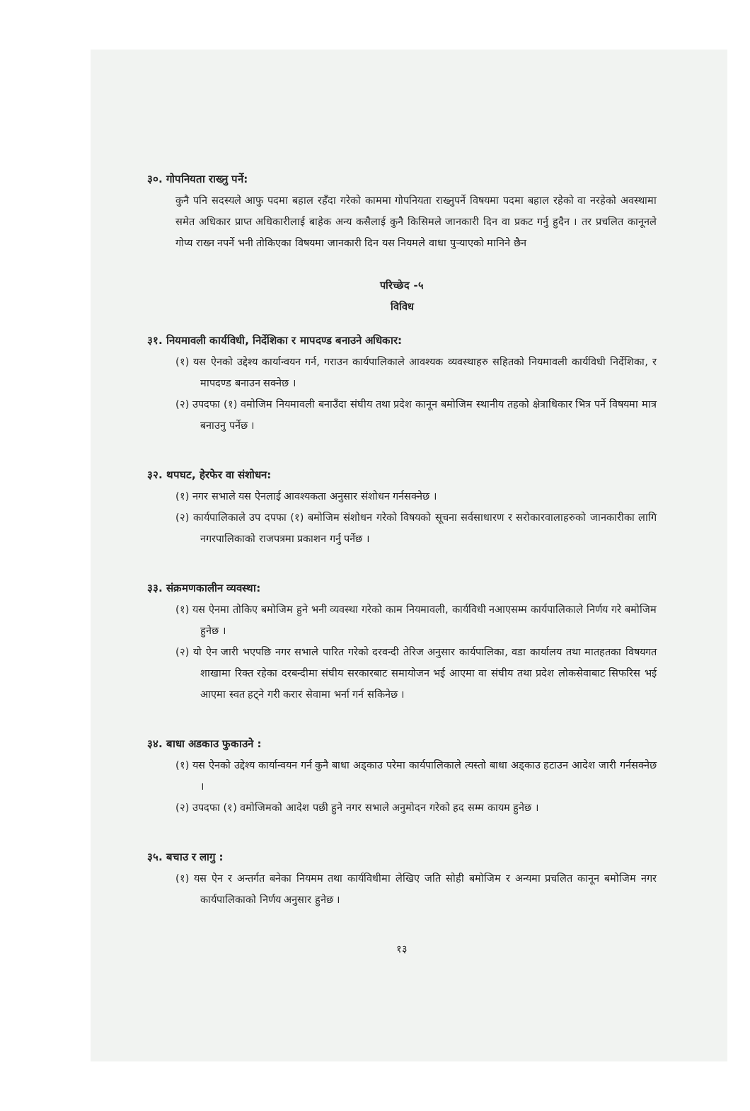३०. गोपनियता राख्नु पर्ने:
कुनै पनि सदस्यले आफु पदमा बहाल रहँदा गरेको काममा गोपनियता राख्नुपर्ने विषयमा पदमा बहाल रहेको वा नरहेको अवस्थामा समेत अधिकार प्राप्त अधिकारीलाई बाहेक अन्य कसैलाई कुनै किसिमले जानकारी दिन वा प्रकट गर्नु हुदैन । तर प्रचलित कानूनले गोप्य राख्न नपर्ने भनी तोकिएका विषयमा जानकारी दिन यस नियमले वाधा पुऱ्याएको मानिने छैन
परिच्छेद -५
विविध
३१. नियमावली कार्यविधी, निर्देशिका र मापदण्ड बनाउने अधिकार:
(१) यस ऐनको उद्देश्य कार्यान्वयन गर्न, गराउन कार्यपालिकाले आवश्यक व्यवस्थाहरु सहितको नियमावली कार्यविधी निर्देशिका, र मापदण्ड बनाउन सक्नेछ ।
(२) उपदफा (१) वमोजिम नियमावली बनाउँदा संघीय तथा प्रदेश कानून बमोजिम स्थानीय तहको क्षेत्राधिकार भित्र पर्ने विषयमा मात्र बनाउनु पर्नेछ ।
३२. थपघट, हेरफेर वा संशोधन:
(१) नगर सभाले यस ऐनलाई आवश्यकता अनुसार संशोधन गर्नसक्नेछ ।
(२) कार्यपालिकाले उप दपफा (१) बमोजिम संशोधन गरेको विषयको सूचना सर्वसाधारण र सरोकारवालाहरुको जानकारीका लागि नगरपालिकाको राजपत्रमा प्रकाशन गर्नु पर्नेछ ।
३३. संक्रमणकालीन व्यवस्था:
(१) यस ऐनमा तोकिए बमोजिम हुने भनी व्यवस्था गरेको काम नियमावली, कार्यविधी नआएसम्म कार्यपालिकाले निर्णय गरे बमोजिम हुनेछ ।
(२) यो ऐन जारी भएपछि नगर सभाले पारित गरेको दरवन्दी तेरिज अनुसार कार्यपालिका, वडा कार्यालय तथा मातहतका विषयगत शाखामा रिक्त रहेका दरबन्दीमा संघीय सरकारबाट समायोजन भई आएमा वा संघीय तथा प्रदेश लोकसेवाबाट सिफरिस भई आएमा स्वत हट्ने गरी करार सेवामा भर्ना गर्न सकिनेछ ।
३४. बाधा अडकाउ फुकाउने :
(१) यस ऐनको उद्देश्य कार्यान्वयन गर्न कुनै बाधा अड्काउ परेमा कार्यपालिकाले त्यस्तो बाधा अड्काउ हटाउन आदेश जारी गर्नसक्नेछ ।
(२) उपदफा (१) वमोजिमको आदेश पछी हुने नगर सभाले अनुमोदन गरेको हद सम्म कायम हुनेछ ।
३५. बचाउ र लागु :
(१) यस ऐन र अन्तर्गत बनेका नियमम तथा कार्यविधीमा लेखिए जति सोही बमोजिम र अन्यमा प्रचलित कानून बमोजिम नगर कार्यपालिकाको निर्णय अनुसार हुनेछ ।
१३